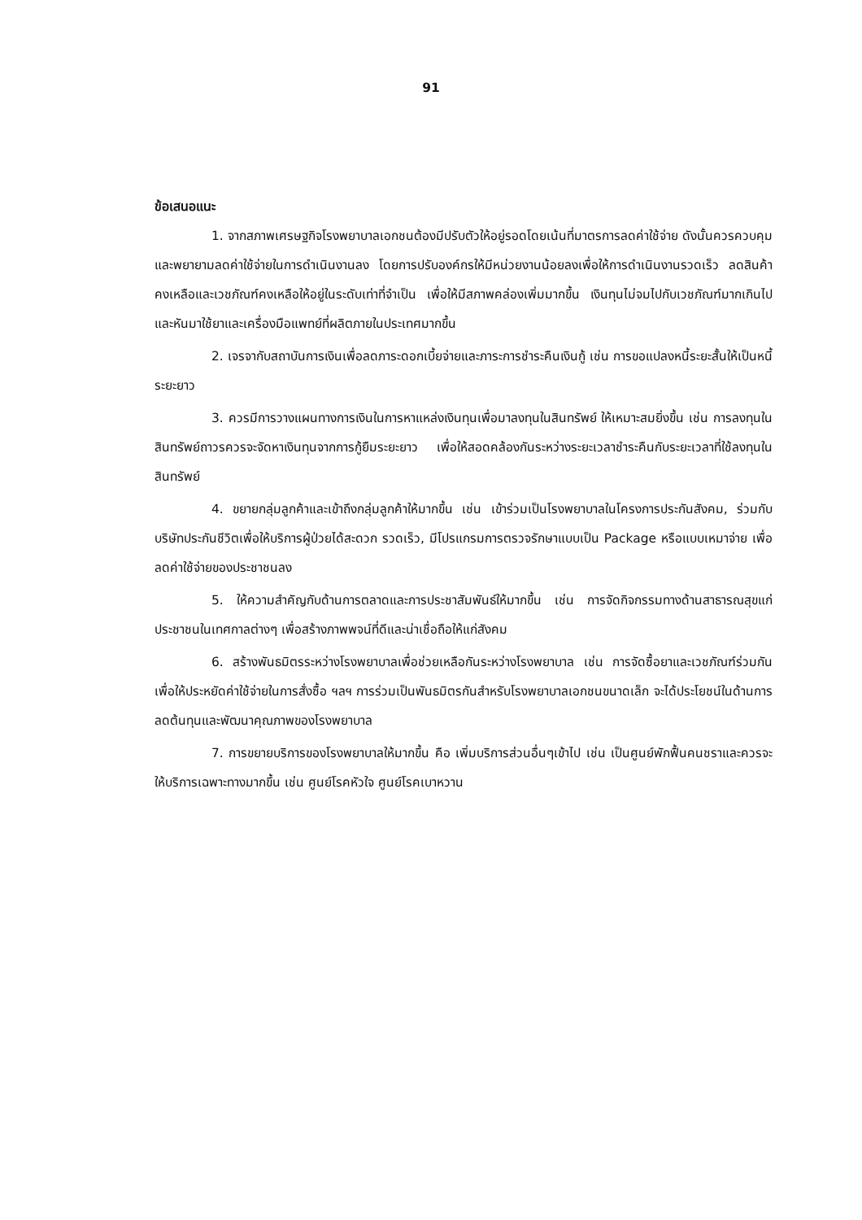91
ข้อเสนอแนะ
1. จากสภาพเศรษฐกิจโรงพยาบาลเอกชนต้องมีปรับตัวให้อยู่รอดโดยเน้นที่มาตรการลดค่าใช้จ่าย ดังนั้นควรควบคุมและพยายามลดค่าใช้จ่ายในการดำเนินงานลง โดยการปรับองค์กรให้มีหน่วยงานน้อยลงเพื่อให้การดำเนินงานรวดเร็ว ลดสินค้าคงเหลือและเวชภัณฑ์คงเหลือให้อยู่ในระดับเท่าที่จำเป็น เพื่อให้มีสภาพคล่องเพิ่มมากขึ้น เงินทุนไม่จมไปกับเวชภัณฑ์มากเกินไป และหันมาใช้ยาและเครื่องมือแพทย์ที่ผลิตภายในประเทศมากขึ้น
2. เจรจากับสถาบันการเงินเพื่อลดภาระดอกเบี้ยจ่ายและภาระการชำระคืนเงินกู้ เช่น การขอแปลงหนี้ระยะสั้นให้เป็นหนี้ระยะยาว
3. ควรมีการวางแผนทางการเงินในการหาแหล่งเงินทุนเพื่อมาลงทุนในสินทรัพย์ ให้เหมาะสมยิ่งขึ้น เช่น การลงทุนในสินทรัพย์ถาวรควรจะจัดหาเงินทุนจากการกู้ยืมระยะยาว เพื่อให้สอดคล้องกันระหว่างระยะเวลาชำระคืนกับระยะเวลาที่ใช้ลงทุนในสินทรัพย์
4. ขยายกลุ่มลูกค้าและเข้าถึงกลุ่มลูกค้าให้มากขึ้น เช่น เข้าร่วมเป็นโรงพยาบาลในโครงการประกันสังคม, ร่วมกับบริษัทประกันชีวิตเพื่อให้บริการผู้ป่วยได้สะดวก รวดเร็ว, มีโปรแกรมการตรวจรักษาแบบเป็น Package หรือแบบเหมาจ่าย เพื่อลดค่าใช้จ่ายของประชาชนลง
5. ให้ความสำคัญกับด้านการตลาดและการประชาสัมพันธ์ให้มากขึ้น เช่น การจัดกิจกรรมทางด้านสาธารณสุขแก่ประชาชนในเทศกาลต่างๆ เพื่อสร้างภาพพจน์ที่ดีและน่าเชื่อถือให้แก่สังคม
6. สร้างพันธมิตรระหว่างโรงพยาบาลเพื่อช่วยเหลือกันระหว่างโรงพยาบาล เช่น การจัดซื้อยาและเวชภัณฑ์ร่วมกัน เพื่อให้ประหยัดค่าใช้จ่ายในการสั่งซื้อ ฯลฯ การร่วมเป็นพันธมิตรกันสำหรับโรงพยาบาลเอกชนขนาดเล็ก จะได้ประโยชน์ในด้านการลดต้นทุนและพัฒนาคุณภาพของโรงพยาบาล
7. การขยายบริการของโรงพยาบาลให้มากขึ้น คือ เพิ่มบริการส่วนอื่นๆเข้าไป เช่น เป็นศูนย์พักฟื้นคนชราและควรจะให้บริการเฉพาะทางมากขึ้น เช่น ศูนย์โรคหัวใจ ศูนย์โรคเบาหวาน